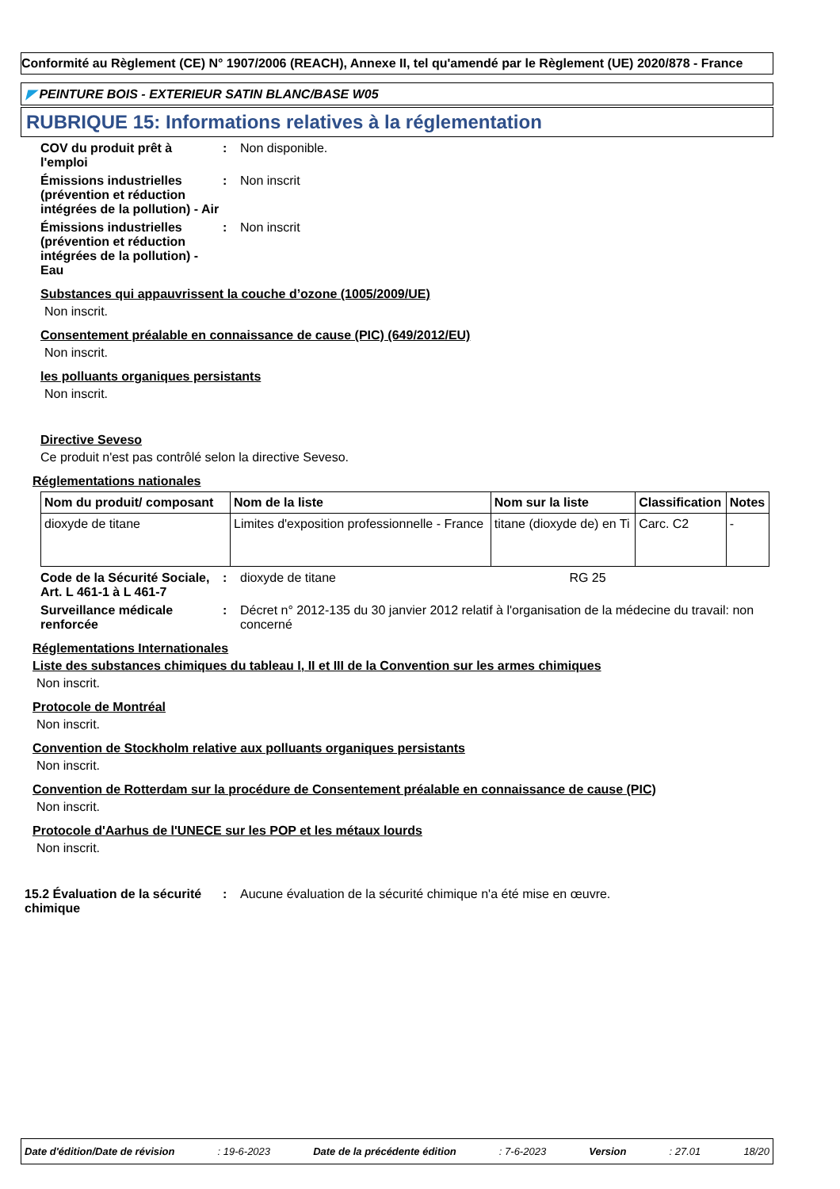Conformité au Règlement (CE) N° 1907/2006 (REACH), Annexe II, tel qu'amendé par le Règlement (UE) 2020/878 - France
◤ PEINTURE BOIS - EXTERIEUR SATIN BLANC/BASE W05
RUBRIQUE 15: Informations relatives à la réglementation
COV du produit prêt à l'emploi
: Non disponible.
Émissions industrielles (prévention et réduction intégrées de la pollution) - Air
: Non inscrit
Émissions industrielles (prévention et réduction intégrées de la pollution) - Eau
: Non inscrit
Substances qui appauvrissent la couche d’ozone (1005/2009/UE)
Non inscrit.
Consentement préalable en connaissance de cause (PIC) (649/2012/EU)
Non inscrit.
les polluants organiques persistants
Non inscrit.
Directive Seveso
Ce produit n'est pas contrôlé selon la directive Seveso.
Réglementations nationales
| Nom du produit/ composant | Nom de la liste | Nom sur la liste | Classification | Notes |
| --- | --- | --- | --- | --- |
| dioxyde de titane | Limites d'exposition professionnelle - France | titane (dioxyde de) en Ti | Carc. C2 | - |
Code de la Sécurité Sociale, Art. L 461-1 à L 461-7
: dioxyde de titane RG 25
Surveillance médicale renforcée
: Décret n° 2012-135 du 30 janvier 2012 relatif à l'organisation de la médecine du travail: non concerné
Réglementations Internationales
Liste des substances chimiques du tableau I, II et III de la Convention sur les armes chimiques
Non inscrit.
Protocole de Montréal
Non inscrit.
Convention de Stockholm relative aux polluants organiques persistants
Non inscrit.
Convention de Rotterdam sur la procédure de Consentement préalable en connaissance de cause (PIC)
Non inscrit.
Protocole d'Aarhus de l'UNECE sur les POP et les métaux lourds
Non inscrit.
15.2 Évaluation de la sécurité chimique
: Aucune évaluation de la sécurité chimique n'a été mise en œuvre.
Date d'édition/Date de révision: 19-6-2023 Date de la précédente édition: 7-6-2023 Version: 27.01 18/20